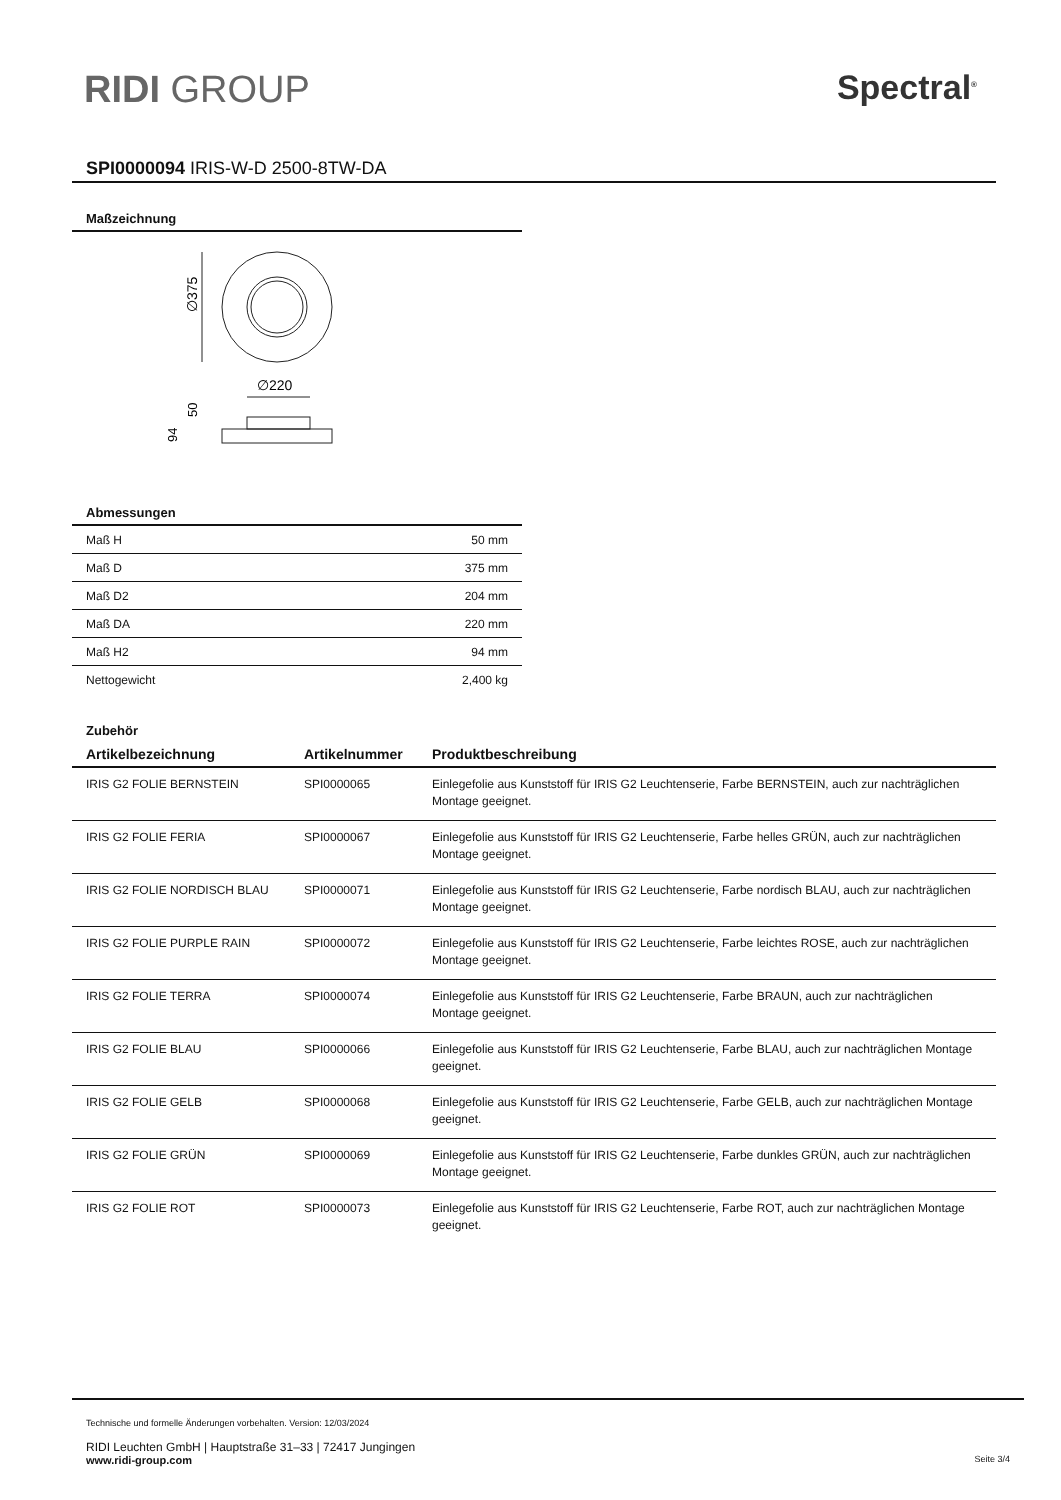RIDI GROUP Spectral<sup>®</sup>
SPI0000094 IRIS-W-D 2500-8TW-DA
Maßzeichnung
∅375
∅220
50
94
Abmessungen
| Maß H | 50 mm |
| Maß D | 375 mm |
| Maß D2 | 204 mm |
| Maß DA | 220 mm |
| Maß H2 | 94 mm |
| Nettogewicht | 2,400 kg |
Zubehör
| Artikelbezeichnung | Artikelnummer | Produktbeschreibung |
| --- | --- | --- |
| IRIS G2 FOLIE BERNSTEIN | SPI0000065 | Einlegefolie aus Kunststoff für IRIS G2 Leuchtenserie, Farbe BERNSTEIN, auch zur nachträglichen Montage geeignet. |
| IRIS G2 FOLIE FERIA | SPI0000067 | Einlegefolie aus Kunststoff für IRIS G2 Leuchtenserie, Farbe helles GRÜN, auch zur nachträglichen Montage geeignet. |
| IRIS G2 FOLIE NORDISCH BLAU | SPI0000071 | Einlegefolie aus Kunststoff für IRIS G2 Leuchtenserie, Farbe nordisch BLAU, auch zur nachträglichen Montage geeignet. |
| IRIS G2 FOLIE PURPLE RAIN | SPI0000072 | Einlegefolie aus Kunststoff für IRIS G2 Leuchtenserie, Farbe leichtes ROSE, auch zur nachträglichen Montage geeignet. |
| IRIS G2 FOLIE TERRA | SPI0000074 | Einlegefolie aus Kunststoff für IRIS G2 Leuchtenserie, Farbe BRAUN, auch zur nachträglichen Montage geeignet. |
| IRIS G2 FOLIE BLAU | SPI0000066 | Einlegefolie aus Kunststoff für IRIS G2 Leuchtenserie, Farbe BLAU, auch zur nachträglichen Montage geeignet. |
| IRIS G2 FOLIE GELB | SPI0000068 | Einlegefolie aus Kunststoff für IRIS G2 Leuchtenserie, Farbe GELB, auch zur nachträglichen Montage geeignet. |
| IRIS G2 FOLIE GRÜN | SPI0000069 | Einlegefolie aus Kunststoff für IRIS G2 Leuchtenserie, Farbe dunkles GRÜN, auch zur nachträglichen Montage geeignet. |
| IRIS G2 FOLIE ROT | SPI0000073 | Einlegefolie aus Kunststoff für IRIS G2 Leuchtenserie, Farbe ROT, auch zur nachträglichen Montage geeignet. |
Technische und formelle Änderungen vorbehalten. Version: 12/03/2024
RIDI Leuchten GmbH | Hauptstraße 31–33 | 72417 Jungingen
www.ridi-group.com Seite 3/4